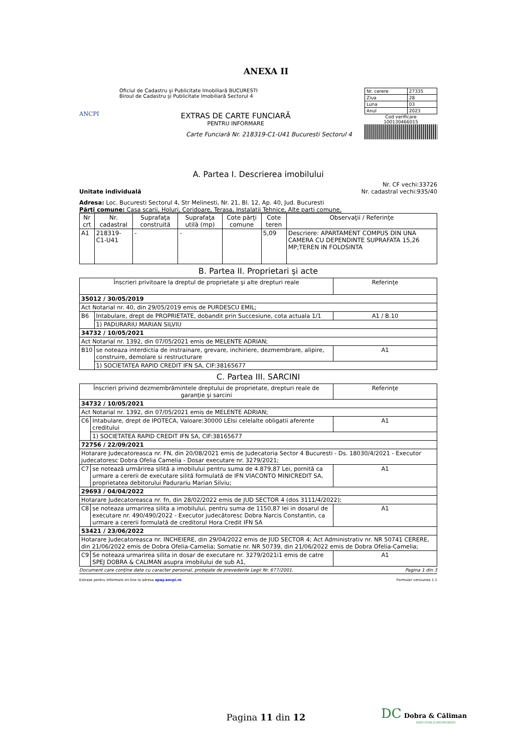ANEXA II
ANCPI
Oficiul de Cadastru şi Publicitate Imobiliară BUCURESTI
Biroul de Cadastru şi Publicitate Imobiliară Sectorul 4
EXTRAS DE CARTE FUNCIARĂ
PENTRU INFORMARE
Carte Funciară Nr. 218319-C1-U41 Bucuresti Sectorul 4
| Nr. cerere | 27335 |
| Ziua | 28 |
| Luna | 03 |
| Anul | 2023 |
Cod verificare
100130466015
A. Partea I. Descrierea imobilului
Unitate individuală Nr. CF vechi:33726
Nr. cadastral vechi:935/40
Adresa: Loc. Bucuresti Sectorul 4, Str Melinesti, Nr. 21, Bl. 12, Ap. 40, Jud. Bucuresti
Părţi comune: Casa scarii, Holuri, Coridoare, Terasa, Instalatii Tehnice, Alte parti comune.
| Nr crt | Nr. cadastral | Suprafaţa construită | Suprafaţa utilă (mp) | Cote părţi comune | Cote teren | Observaţii / Referinţe |
| --- | --- | --- | --- | --- | --- | --- |
| A1 | 218319-C1-U41 | - | - | | 5,09 | Descriere: APARTAMENT COMPUS DIN UNA CAMERA CU DEPENDINTE SUPRAFATA 15,26 MP;TEREN IN FOLOSINTA |
B. Partea II. Proprietari şi acte
| Înscrieri privitoare la dreptul de proprietate şi alte drepturi reale | | Referinţe |
| --- | --- | --- |
| 35012 / 30/05/2019 | | |
| Act Notarial nr. 40, din 29/05/2019 emis de PURDESCU EMIL; | | |
| B6 | Intabulare, drept de PROPRIETATE, dobandit prin Succesiune, cota actuala 1/1 | A1 / B.10 |
| | 1) PADURARIU MARIAN SILVIU | |
| 34732 / 10/05/2021 | | |
| Act Notarial nr. 1392, din 07/05/2021 emis de MELENTE ADRIAN; | | |
| B10 | se noteaza interdictia de instrainare, grevare, inchiriere, dezmembrare, alipire, construire, demolare si restructurare | A1 |
| | 1) SOCIETATEA RAPID CREDIT IFN SA, CIF:38165677 | |
C. Partea III. SARCINI
| Înscrieri privind dezmembrămintele dreptului de proprietate, drepturi reale de garanţie şi sarcini | | Referinţe |
| --- | --- | --- |
| 34732 / 10/05/2021 | | |
| Act Notarial nr. 1392, din 07/05/2021 emis de MELENTE ADRIAN; | | |
| C6 | Intabulare, drept de IPOTECA, Valoare:30000 LEIsi celelalte obligatii aferente creditului | A1 |
| | 1) SOCIETATEA RAPID CREDIT IFN SA, CIF:38165677 | |
| 72756 / 22/09/2021 | | |
| Hotarare Judecatoreasca nr. FN, din 20/08/2021 emis de Judecatoria Sector 4 Bucuresti - Ds. 18030/4/2021 - Executor judecatoresc Dobra Ofelia Camelia - Dosar executare nr. 3279/2021; | | |
| C7 | se notează urmărirea silită a imobilului pentru suma de 4.879,87 Lei, pornită ca urmare a cererii de executare silită formulată de IFN VIACONTO MINICREDIT SA, proprietatea debitorului Padurariu Marian Silviu; | A1 |
| 29693 / 04/04/2022 | | |
| Hotarare Judecatoreasca nr. fn, din 28/02/2022 emis de JUD SECTOR 4 (dos 3111/4/2022); | | |
| C8 | se noteaza urmarirea silita a imobilului, pentru suma de 1150,87 lei in dosarul de executare nr. 490/490/2022 - Executor judecătoresc Dobra Narcis Constantin, ca urmare a cererii formulată de creditorul Hora Credit IFN SA | A1 |
| 53421 / 23/06/2022 | | |
| Hotarare Judecatoreasca nr. INCHEIERE, din 29/04/2022 emis de JUD SECTOR 4; Act Administrativ nr. NR 50741 CERERE, din 21/06/2022 emis de Dobra Ofelia-Camelia; Somatie nr. NR 50739, din 21/06/2022 emis de Dobra Ofelia-Camelia; | | |
| C9 | Se noteaza urmarirea silita in dosar de executare nr. 3279/2021i1 emis de catre SPEJ DOBRA & CALIMAN asupra imobilului de sub A1, | A1 |
Document care conţine date cu caracter personal, protejate de prevederile Legii Nr. 677/2001. Pagina 1 din 3
Extrase pentru informare on-line la adresa epay.ancpi.ro Formular versiunea 1.1
Pagina 11 din 12
DC Dobra & Căliman
EXECUTORI JUDECĂTOREŞTI